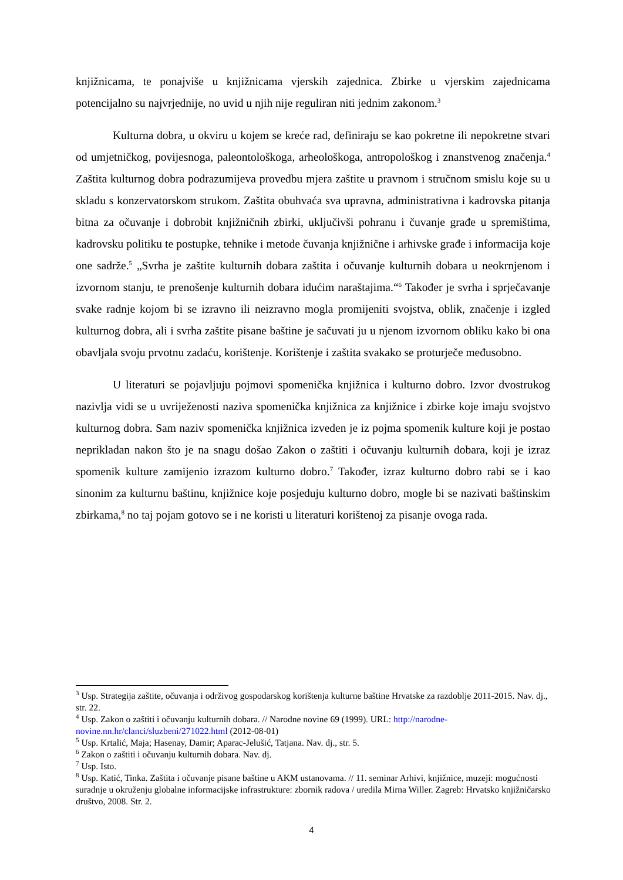knjižnicama, te ponajviše u knjižnicama vjerskih zajednica. Zbirke u vjerskim zajednicama potencijalno su najvrjednije, no uvid u njih nije reguliran niti jednim zakonom.<sup>3</sup>
Kulturna dobra, u okviru u kojem se kreće rad, definiraju se kao pokretne ili nepokretne stvari od umjetničkog, povijesnoga, paleontološkoga, arheološkoga, antropološkog i znanstvenog značenja.<sup>4</sup> Zaštita kulturnog dobra podrazumijeva provedbu mjera zaštite u pravnom i stručnom smislu koje su u skladu s konzervatorskom strukom. Zaštita obuhvaća sva upravna, administrativna i kadrovska pitanja bitna za očuvanje i dobrobit knjižničnih zbirki, uključivši pohranu i čuvanje građe u spremištima, kadrovsku politiku te postupke, tehnike i metode čuvanja knjižnične i arhivske građe i informacija koje one sadrže.<sup>5</sup> „Svrha je zaštite kulturnih dobara zaštita i očuvanje kulturnih dobara u neokrnjenom i izvornom stanju, te prenošenje kulturnih dobara idućim naraštajima.“<sup>6</sup> Također je svrha i sprječavanje svake radnje kojom bi se izravno ili neizravno mogla promijeniti svojstva, oblik, značenje i izgled kulturnog dobra, ali i svrha zaštite pisane baštine je sačuvati ju u njenom izvornom obliku kako bi ona obavljala svoju prvotnu zadaću, korištenje. Korištenje i zaštita svakako se proturječe međusobno.
U literaturi se pojavljuju pojmovi spomenička knjižnica i kulturno dobro. Izvor dvostrukog nazivlja vidi se u uvriježenosti naziva spomenička knjižnica za knjižnice i zbirke koje imaju svojstvo kulturnog dobra. Sam naziv spomenička knjižnica izveden je iz pojma spomenik kulture koji je postao neprikladan nakon što je na snagu došao Zakon o zaštiti i očuvanju kulturnih dobara, koji je izraz spomenik kulture zamijenio izrazom kulturno dobro.<sup>7</sup> Također, izraz kulturno dobro rabi se i kao sinonim za kulturnu baštinu, knjižnice koje posjeduju kulturno dobro, mogle bi se nazivati baštinskim zbirkama,<sup>8</sup> no taj pojam gotovo se i ne koristi u literaturi korištenoj za pisanje ovoga rada.
<sup>3</sup> Usp. Strategija zaštite, očuvanja i održivog gospodarskog korištenja kulturne baštine Hrvatske za razdoblje 2011-2015. Nav. dj., str. 22.
<sup>4</sup> Usp. Zakon o zaštiti i očuvanju kulturnih dobara. // Narodne novine 69 (1999). URL: http://narodne-novine.nn.hr/clanci/sluzbeni/271022.html (2012-08-01)
<sup>5</sup> Usp. Krtalić, Maja; Hasenay, Damir; Aparac-Jelušić, Tatjana. Nav. dj., str. 5.
<sup>6</sup> Zakon o zaštiti i očuvanju kulturnih dobara. Nav. dj.
<sup>7</sup> Usp. Isto.
<sup>8</sup> Usp. Katić, Tinka. Zaštita i očuvanje pisane baštine u AKM ustanovama. // 11. seminar Arhivi, knjižnice, muzeji: mogućnosti suradnje u okruženju globalne informacijske infrastrukture: zbornik radova / uredila Mirna Willer. Zagreb: Hrvatsko knjižničarsko društvo, 2008. Str. 2.
4